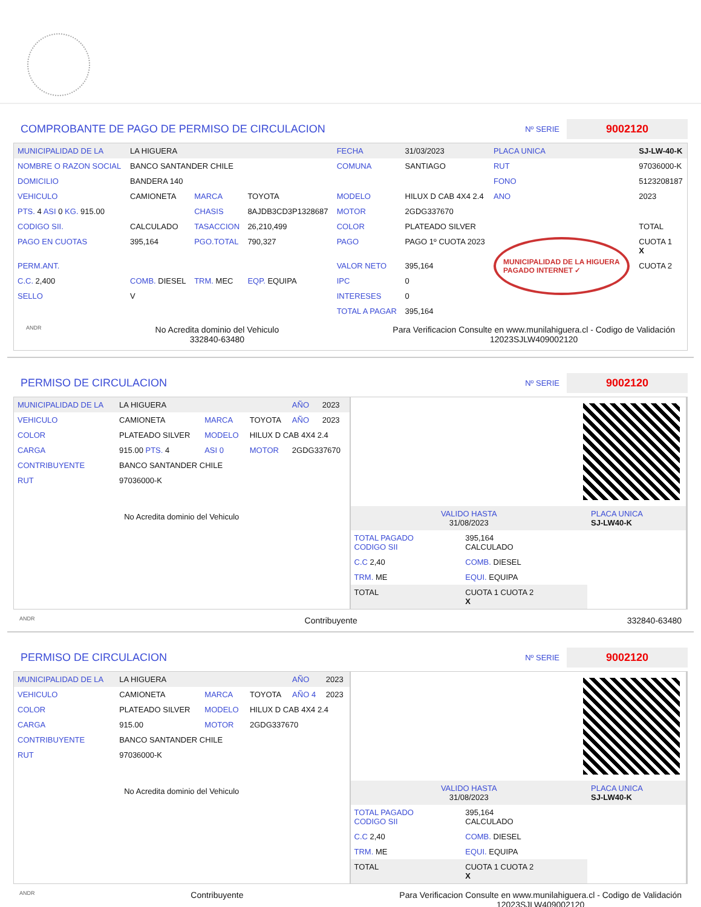COMPROBANTE DE PAGO DE PERMISO DE CIRCULACION Nº SERIE 9002120
| MUNICIPALIDAD DE LA | LA HIGUERA | | | FECHA | 31/03/2023 | PLACA UNICA | SJ-LW-40-K |
| NOMBRE O RAZON SOCIAL | BANCO SANTANDER CHILE | | | COMUNA | SANTIAGO | RUT | 97036000-K |
| DOMICILIO | BANDERA 140 | | | | | FONO | 5123208187 |
| VEHICULO | CAMIONETA | MARCA | TOYOTA | MODELO | HILUX D CAB 4X4 2.4 | ANO | 2023 |
| PTS. 4 ASI 0 KG. 915.00 | | CHASIS | 8AJDB3CD3P1328687 | MOTOR | 2GDG337670 | | |
| CODIGO SII. | CALCULADO | TASACCION | 26,210,499 | COLOR | PLATEADO SILVER | | TOTAL |
| PAGO EN CUOTAS | 395,164 | PGO.TOTAL | 790,327 | PAGO | PAGO 1º CUOTA 2023 | MUNICIPALIDAD DE LA HIGUERA PAGADO INTERNET ✓ | CUOTA 1 X |
| PERM.ANT. | | | | VALOR NETO | 395,164 | | CUOTA 2 |
| C.C. 2,400 | COMB. DIESEL | TRM. MEC | EQP. EQUIPA | IPC | 0 | | |
| SELLO | V | | | INTERESES | 0 | | |
| | | | | TOTAL A PAGAR | 395,164 | | |
ANDR No Acredita dominio del Vehiculo
332840-63480 Para Verificacion Consulte en www.munilahiguera.cl - Codigo de Validación
12023SJLW409002120
PERMISO DE CIRCULACION Nº SERIE 9002120
| MUNICIPALIDAD DE LA | LA HIGUERA | | | AÑO | 2023 |
| VEHICULO | CAMIONETA | MARCA | TOYOTA | AÑO | 2023 |
| COLOR | PLATEADO SILVER | MODELO | HILUX D CAB 4X4 2.4 | | |
| CARGA | 915.00 PTS. 4 | ASI 0 | MOTOR | 2GDG337670 | |
| CONTRIBUYENTE | BANCO SANTANDER CHILE | | | | |
| RUT | 97036000-K | | | | |
| No Acredita dominio del Vehiculo | | | | | |
| VALIDO HASTA 31/08/2023 | | PLACA UNICA SJ-LW40-K |
| TOTAL PAGADO CODIGO SII | 395,164 CALCULADO | |
| C.C 2,40 | COMB. DIESEL | |
| TRM. ME | EQUI. EQUIPA | |
| TOTAL | CUOTA 1 CUOTA 2 X | |
ANDR Contribuyente 332840-63480
PERMISO DE CIRCULACION Nº SERIE 9002120
| MUNICIPALIDAD DE LA | LA HIGUERA | | | AÑO | 2023 |
| VEHICULO | CAMIONETA | MARCA | TOYOTA | AÑO 4 | 2023 |
| COLOR | PLATEADO SILVER | MODELO | HILUX D CAB 4X4 2.4 | | |
| CARGA | 915.00 | MOTOR | 2GDG337670 | | |
| CONTRIBUYENTE | BANCO SANTANDER CHILE | | | | |
| RUT | 97036000-K | | | | |
| No Acredita dominio del Vehiculo | | | | | |
| VALIDO HASTA 31/08/2023 | | PLACA UNICA SJ-LW40-K |
| TOTAL PAGADO CODIGO SII | 395,164 CALCULADO | |
| C.C 2,40 | COMB. DIESEL | |
| TRM. ME | EQUI. EQUIPA | |
| TOTAL | CUOTA 1 CUOTA 2 X | |
ANDR Contribuyente Para Verificacion Consulte en www.munilahiguera.cl - Codigo de Validación
12023SJLW409002120